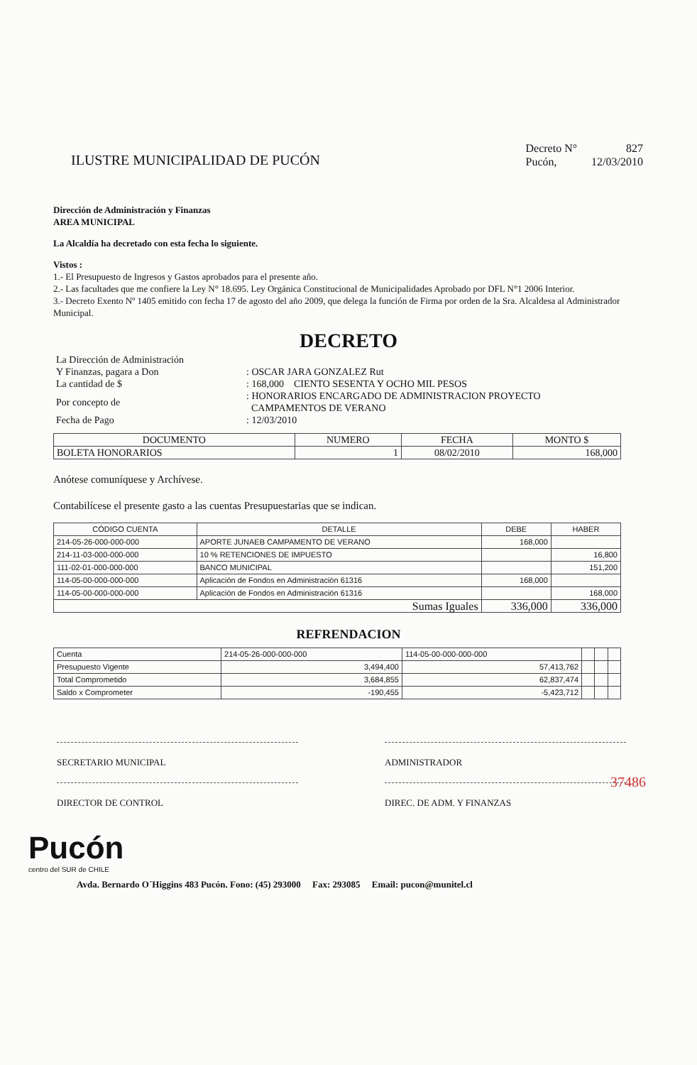ILUSTRE MUNICIPALIDAD DE PUCÓN
| Decreto N° | 827 |
| Pucón, | 12/03/2010 |
Dirección de Administración y Finanzas
AREA MUNICIPAL
La Alcaldía ha decretado con esta fecha lo siguiente.
Vistos :
1.- El Presupuesto de Ingresos y Gastos aprobados para el presente año.
2.- Las facultades que me confiere la Ley N° 18.695. Ley Orgánica Constitucional de Municipalidades Aprobado por DFL N°1 2006 Interior.
3.- Decreto Exento Nº 1405 emitido con fecha 17 de agosto del año 2009, que delega la función de Firma por orden de la Sra. Alcaldesa al Administrador Municipal.
DECRETO
| La Dirección de Administración Y Finanzas, pagara a Don | : OSCAR JARA GONZALEZ Rut |
| La cantidad de $ | : 168,000 CIENTO SESENTA Y OCHO MIL PESOS |
| Por concepto de | : HONORARIOS ENCARGADO DE ADMINISTRACION PROYECTO CAMPAMENTOS DE VERANO |
| Fecha de Pago | : 12/03/2010 |
| DOCUMENTO | NUMERO | FECHA | MONTO $ |
| --- | --- | --- | --- |
| BOLETA HONORARIOS | 1 | 08/02/2010 | 168,000 |
Anótese comuníquese y Archívese.
Contabilícese el presente gasto a las cuentas Presupuestarias que se indican.
| CÓDIGO CUENTA | DETALLE | DEBE | HABER |
| --- | --- | --- | --- |
| 214-05-26-000-000-000 | APORTE JUNAEB CAMPAMENTO DE VERANO | 168,000 | |
| 214-11-03-000-000-000 | 10 % RETENCIONES DE IMPUESTO | | 16,800 |
| 111-02-01-000-000-000 | BANCO MUNICIPAL | | 151,200 |
| 114-05-00-000-000-000 | Aplicación de Fondos en Administración 61316 | 168,000 | |
| 114-05-00-000-000-000 | Aplicación de Fondos en Administración 61316 | | 168,000 |
| Sumas Iguales | | 336,000 | 336,000 |
REFRENDACION
| Cuenta | 214-05-26-000-000-000 | 114-05-00-000-000-000 | | | |
| Presupuesto Vigente | 3,494,400 | 57,413,762 | | | |
| Total Comprometido | 3,684,855 | 62,837,474 | | | |
| Saldo x Comprometer | -190,455 | -5,423,712 | | | |
37486
SECRETARIO MUNICIPAL ADMINISTRADOR
DIRECTOR DE CONTROL DIREC. DE ADM. Y FINANZAS
Pucón
centro del SUR de CHILE
Avda. Bernardo O´Higgins 483 Pucón. Fono: (45) 293000 Fax: 293085 Email: pucon@munitel.cl